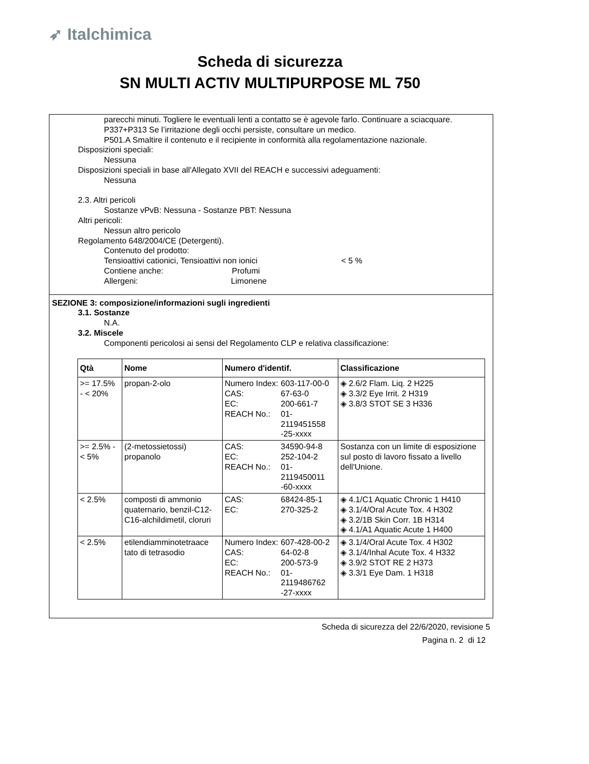➶ Italchimica
Scheda di sicurezza
SN MULTI ACTIV MULTIPURPOSE ML 750
parecchi minuti. Togliere le eventuali lenti a contatto se è agevole farlo. Continuare a sciacquare.
P337+P313 Se l’irritazione degli occhi persiste, consultare un medico.
P501.A Smaltire il contenuto e il recipiente in conformità alla regolamentazione nazionale.
Disposizioni speciali:
Nessuna
Disposizioni speciali in base all'Allegato XVII del REACH e successivi adeguamenti:
Nessuna
2.3. Altri pericoli
Sostanze vPvB: Nessuna - Sostanze PBT: Nessuna
Altri pericoli:
Nessun altro pericolo
Regolamento 648/2004/CE (Detergenti).
Contenuto del prodotto:
Tensioattivi cationici, Tensioattivi non ionici < 5 %
Contiene anche: Profumi
Allergeni: Limonene
SEZIONE 3: composizione/informazioni sugli ingredienti
3.1. Sostanze
N.A.
3.2. Miscele
Componenti pericolosi ai sensi del Regolamento CLP e relativa classificazione:
| Qtà | Nome | Numero d'identif. | Classificazione |
| --- | --- | --- | --- |
| >= 17.5% - < 20% | propan-2-olo | / Numero Index: / 603-117-00-0 / / CAS: / 67-63-0 / / EC: / 200-661-7 / / REACH No.: / 01-2119451558 -25-xxxx / | ◈ 2.6/2 Flam. Liq. 2 H225 ◈ 3.3/2 Eye Irrit. 2 H319 ◈ 3.8/3 STOT SE 3 H336 |
| >= 2.5% - < 5% | (2-metossietossi) propanolo | / CAS: / 34590-94-8 / / EC: / 252-104-2 / / REACH No.: / 01-2119450011 -60-xxxx / | Sostanza con un limite di esposizione sul posto di lavoro fissato a livello dell'Unione. |
| < 2.5% | composti di ammonio quaternario, benzil-C12-C16-alchildimetil, cloruri | / CAS: / 68424-85-1 / / EC: / 270-325-2 / | ◈ 4.1/C1 Aquatic Chronic 1 H410 ◈ 3.1/4/Oral Acute Tox. 4 H302 ◈ 3.2/1B Skin Corr. 1B H314 ◈ 4.1/A1 Aquatic Acute 1 H400 |
| < 2.5% | etilendiamminotetraace tato di tetrasodio | / Numero Index: / 607-428-00-2 / / CAS: / 64-02-8 / / EC: / 200-573-9 / / REACH No.: / 01-2119486762 -27-xxxx / | ◈ 3.1/4/Oral Acute Tox. 4 H302 ◈ 3.1/4/Inhal Acute Tox. 4 H332 ◈ 3.9/2 STOT RE 2 H373 ◈ 3.3/1 Eye Dam. 1 H318 |
Scheda di sicurezza del 22/6/2020, revisione 5
Pagina n. 2 di 12